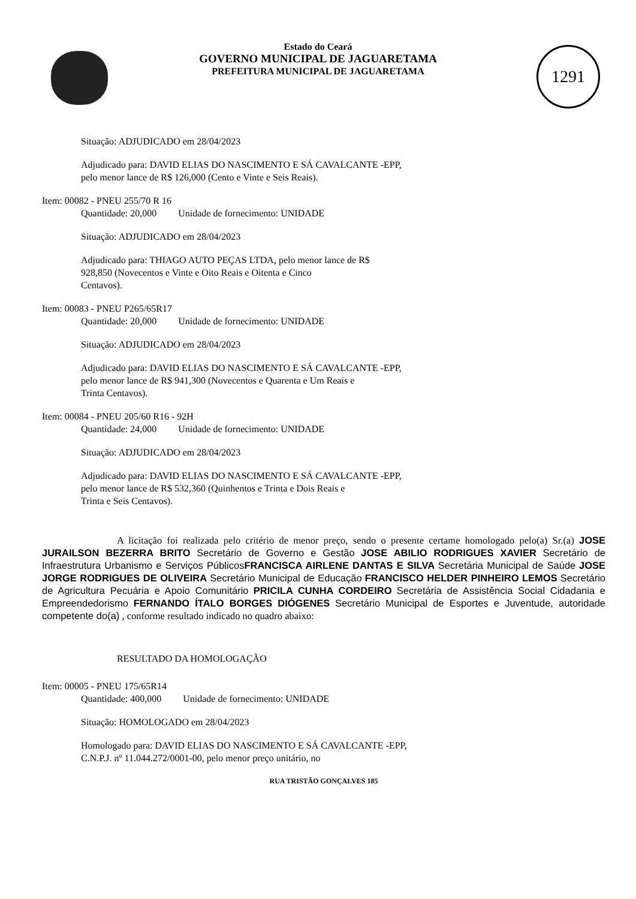1291
Estado do Ceará
GOVERNO MUNICIPAL DE JAGUARETAMA
PREFEITURA MUNICIPAL DE JAGUARETAMA
Situação: ADJUDICADO em 28/04/2023
Adjudicado para: DAVID ELIAS DO NASCIMENTO E SÁ CAVALCANTE -EPP,
pelo menor lance de R$ 126,000 (Cento e Vinte e Seis Reais).
Item: 00082 - PNEU 255/70 R 16
Quantidade: 20,000 Unidade de fornecimento: UNIDADE
Situação: ADJUDICADO em 28/04/2023
Adjudicado para: THIAGO AUTO PEÇAS LTDA, pelo menor lance de R$
928,850 (Novecentos e Vinte e Oito Reais e Oitenta e Cinco
Centavos).
Item: 00083 - PNEU P265/65R17
Quantidade: 20,000 Unidade de fornecimento: UNIDADE
Situação: ADJUDICADO em 28/04/2023
Adjudicado para: DAVID ELIAS DO NASCIMENTO E SÁ CAVALCANTE -EPP,
pelo menor lance de R$ 941,300 (Novecentos e Quarenta e Um Reais e
Trinta Centavos).
Item: 00084 - PNEU 205/60 R16 - 92H
Quantidade: 24,000 Unidade de fornecimento: UNIDADE
Situação: ADJUDICADO em 28/04/2023
Adjudicado para: DAVID ELIAS DO NASCIMENTO E SÁ CAVALCANTE -EPP,
pelo menor lance de R$ 532,360 (Quinhentos e Trinta e Dois Reais e
Trinta e Seis Centavos).
A licitação foi realizada pelo critério de menor preço, sendo o presente certame homologado pelo(a) Sr.(a) JOSE JURAILSON BEZERRA BRITO Secretário de Governo e Gestão JOSE ABILIO RODRIGUES XAVIER Secretário de Infraestrutura Urbanismo e Serviços Públicos FRANCISCA AIRLENE DANTAS E SILVA Secretária Municipal de Saúde JOSE JORGE RODRIGUES DE OLIVEIRA Secretário Municipal de Educação FRANCISCO HELDER PINHEIRO LEMOS Secretário de Agricultura Pecuária e Apoio Comunitário PRICILA CUNHA CORDEIRO Secretária de Assistência Social Cidadania e Empreendedorismo FERNANDO ÍTALO BORGES DIÓGENES Secretário Municipal de Esportes e Juventude, autoridade competente do(a) , conforme resultado indicado no quadro abaixo:
RESULTADO DA HOMOLOGAÇÃO
Item: 00005 - PNEU 175/65R14
Quantidade: 400,000 Unidade de fornecimento: UNIDADE
Situação: HOMOLOGADO em 28/04/2023
Homologado para: DAVID ELIAS DO NASCIMENTO E SÁ CAVALCANTE -EPP,
C.N.P.J. nº 11.044.272/0001-00, pelo menor preço unitário, no
RUA TRISTÃO GONÇALVES 185